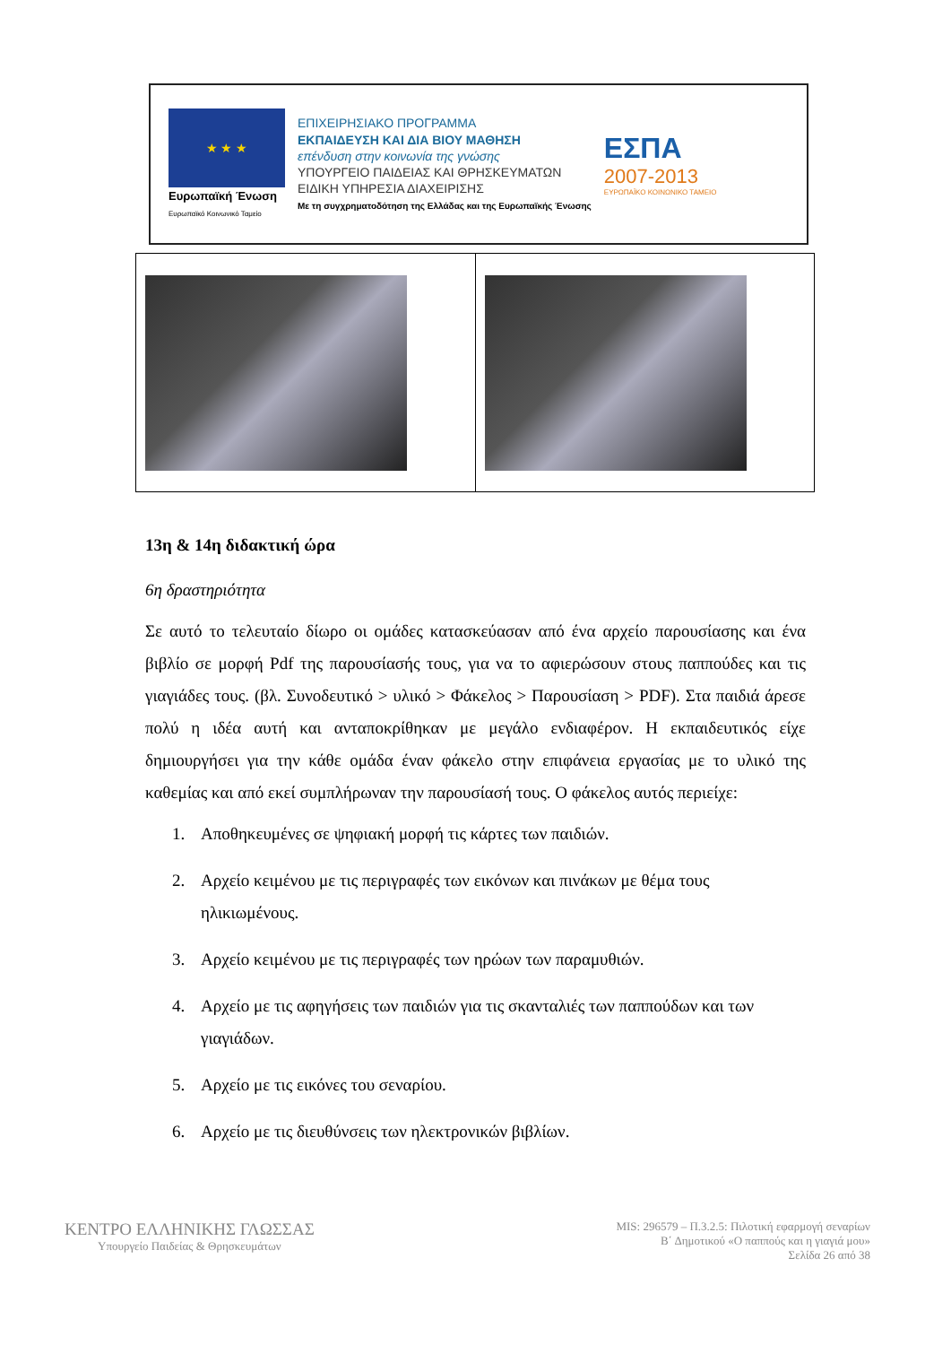★ ★ ★
Ευρωπαϊκή Ένωση
Ευρωπαϊκό Κοινωνικό Ταμείο
ΕΠΙΧΕΙΡΗΣΙΑΚΟ ΠΡΟΓΡΑΜΜΑ
ΕΚΠΑΙΔΕΥΣΗ ΚΑΙ ΔΙΑ ΒΙΟΥ ΜΑΘΗΣΗ
επένδυση στην κοινωνία της γνώσης
ΥΠΟΥΡΓΕΙΟ ΠΑΙΔΕΙΑΣ ΚΑΙ ΘΡΗΣΚΕΥΜΑΤΩΝ
ΕΙΔΙΚΗ ΥΠΗΡΕΣΙΑ ΔΙΑΧΕΙΡΙΣΗΣ
Με τη συγχρηματοδότηση της Ελλάδας και της Ευρωπαϊκής Ένωσης
ΕΣΠΑ
2007-2013
ΕΥΡΩΠΑΪΚΟ ΚΟΙΝΩΝΙΚΟ ΤΑΜΕΙΟ
13η & 14η διδακτική ώρα
6η δραστηριότητα
Σε αυτό το τελευταίο δίωρο οι ομάδες κατασκεύασαν από ένα αρχείο παρουσίασης και ένα βιβλίο σε μορφή Pdf της παρουσίασής τους, για να το αφιερώσουν στους παππούδες και τις γιαγιάδες τους. (βλ. Συνοδευτικό > υλικό > Φάκελος > Παρουσίαση > PDF). Στα παιδιά άρεσε πολύ η ιδέα αυτή και ανταποκρίθηκαν με μεγάλο ενδιαφέρον. Η εκπαιδευτικός είχε δημιουργήσει για την κάθε ομάδα έναν φάκελο στην επιφάνεια εργασίας με το υλικό της καθεμίας και από εκεί συμπλήρωναν την παρουσίασή τους. Ο φάκελος αυτός περιείχε:
1. Αποθηκευμένες σε ψηφιακή μορφή τις κάρτες των παιδιών.
2. Αρχείο κειμένου με τις περιγραφές των εικόνων και πινάκων με θέμα τους ηλικιωμένους.
3. Αρχείο κειμένου με τις περιγραφές των ηρώων των παραμυθιών.
4. Αρχείο με τις αφηγήσεις των παιδιών για τις σκανταλιές των παππούδων και των γιαγιάδων.
5. Αρχείο με τις εικόνες του σεναρίου.
6. Αρχείο με τις διευθύνσεις των ηλεκτρονικών βιβλίων.
ΚΕΝΤΡΟ ΕΛΛΗΝΙΚΗΣ ΓΛΩΣΣΑΣ
Υπουργείο Παιδείας & Θρησκευμάτων
MIS: 296579 – Π.3.2.5: Πιλοτική εφαρμογή σεναρίων
Β΄ Δημοτικού «Ο παππούς και η γιαγιά μου»
Σελίδα 26 από 38